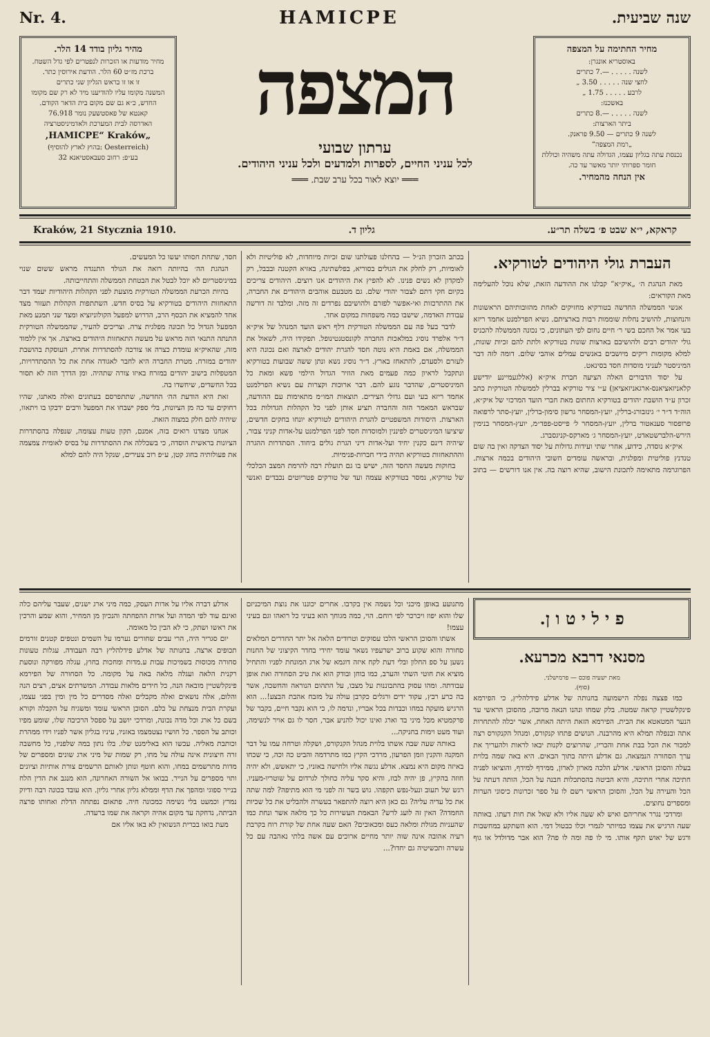Nr. 4. HAMICPE שנה שביעית.
מחיר החתימה על המצפה
באוסטריא אונגרן:
לשנה . . . . . —.7 כתרים
לחצי שנה . . . . . 3.50 „
לרבע . . . . . 1.75 „
באשכנז:
לשנה . . . . . —.8 כתרים
ביתר הארצות:
לשנה 9 כתרים — 9.50 פראנק.
„רמת המצפה“
נכנסת עתה בגליון עצמו, הגדולה עתה משהיה וכוללת חומר ספרותי יותר מאשר עד כה.
אין הנחה מהמחיר.
המצפה
ערתון שבועי
לכל עניני החיים, לספרות ולמדעים ולכל עניני היהודים.
═══ יוצא לאור בכל ערב שבת. ═══
מהיר גליון בודד 14 הלר.
מחיר מודעות או הזכרות לנפטרים לפי גדל השטח.
ברכת מז״ט 60 הלר. הודעת אירוסין כתר.
זו או זו בראש הגליון שני כתרים
המשנה מקומו עליו להודיענו מיד לא רק שם מקומו החדש, כ״א גם שם מקום בית הדאר הקודם.
קאנטא של פאסטשעק נומר 76.918
האדרסה לבית המערכת ולאדמיניסטרציה
„HAMICPE“ Kraków,
(Oesterreich :בהוץ לארץ להוסיף)
בע״פ: רחוב סעבאסטיאנא 32
קראקא, י״א שבט פ׳ בשלה תר״ע. גליון ד. Kraków, 21 Stycznia 1910.
העברת גולי היהודים לטורקיא.
מאת הנהגת ה׳ „איק״א“ קבלנו את ההודעה הזאת, שלא נוכל להעלימה מאת הקוראים:
אנשי הממשלה החדשה בטורקיא מחזיקים לאחת מהזובותיהם הראשונות והנחוצות, להושיב נחלות שוממות רבות בארציתם. נשיא הפרלמנט אחמד ריזא בעי אמר אל החכם בשי ר׳ חיים נחום לפי העתונים, כי נכונה הממשלה להכניס גולי יהודים רבים ולהושיבם בארצות שונות בטורקיא ולתת להם זכיות שונות, למלא מקומות ריקים מיושבים באנשים עמלים אוהבי שלום. דומה לזה דבר המיניסטר לעניני מוסדות חסד בסינאט.
על יסוד הדבורים האלה הציעה חברת איק״א (אללגעמיינע יודישע קלאניזאציאנס-ארגאניזאציאן) ע״י ציר טורקיא בברלין לממשלה הטורקית כתב זכרון ע״ד הושבת יהודים בטורקיא החתום מאת חברי הועד המרכזי של איק״א, הוה״ד ד״ר י׳ גינזבורג-ברלין, יועץ-המסחר גרשון סימון-ברלין, יועץ-סתר לרפואה פרופסור סענאטור ברלין, יועץ-המסחר ל׳ פייסט-פפד״מ, יועץ-המסחר בנימין הירש-הלברשטאדט, יועץ-המסחר ג׳ מארקס-קניגסברג.
איק״א נוסדה, כידוע, אחרי שתי ועידות גדולות על יסוד הצדקה ואין בה שום טנדנץ פוליטית ומפלגית, ובראשה עומדים חשובי היהודים בכמה ארצות. הפרוגרמה מתאימה לתכונת הישוב, שהיא רוצה בה. אין אנו דורשים — בתוב בכתב הזכרון הנ״ל — בהחלנו פעולתנו שום זכיות מיוחדות, לא פוליטיות ולא לאומיות, רק לחלק את הגולים בסוריא, בפלשתינה, באזיא הקטנה ובבבל, רק למקדון לא נשים פנינו. לא להפיץ את היהודים אנו רוצים. היהודים צריכים בקיום חקי דתם לצבור יהודי שלם. גם מטבעם אוהבים היהודים את החברה, את ההתרכזות ואי-אפשר לפזרם ולהושיבם נפרדים זה מזה. ומלבד זה דורשה עבודת האדמה, שישבו כמה משפחות במקום אחד.
לדבר בעל פה עם הממשלה הטורקית דלף ראש הועד המנהל של איק״א ד״ר אלפרד נוסיג במלאכות החברה לקונסטנטינופל. תפקידו היה, לשאול את הממשלה, אם באמת היא נוטה חסד להגרת יהודים לארצה ואם נכונה היא לעזרם ולסעדם, להתאחז בארץ. ד״ר נוסיג נשא ונתן ששה שבועות בטורקיא ונתקבל לראיון כמה פעמים מאת הוזיר הגדול הילמי פשא ומאת כל המיניסטרים, שהדבר נוגע להם. דבר ארוכות וקצרות עם נשיא הפרלמנט אחמד ריזא בעי ועם גדולי הצירים. תוצאות המו״מ מתאימות עם ההודעה, שבראש המאמר הזה והחברה תציע אותן לפני כל הקהלות הגדולות בכל הארצות. היסודות המשפטיים להגרת היהודים לטורקיא יונחו בחקים חדשים, שיציעו המיניסטרים לפיננין ולמוסדות חסד לפני הפרלמנט על-אדות קניני צבור, שיהיה דינם כקנין יחיד ועל-אדות דיני הגרת גולים ביחוד. הסתדרות ההגרה וההתאחזות בטורקיא תהיה בידי חברות-פנימיות.
בחוקות מעשה החסד הזה, ישיש בו גם תועלת רבה להרמת המצב הכלכלי של טורקיא, נמסר בטורקיא עצמה ועד של טורקים פטריוטים נכבדים ואנשי חסד, שתחת חסותו יעשו כל המעשים.
הנהגת הה׳ בהיותה רואה את הגולד התנגדה מראש ששום שנוי במיניסטריום לא יוכל לבטל את הבטחת הממשלה והתחייבותה.
בהיות הכרעת הממשלה הטורקית מוצעת לפני הקהלות היהודיות יעמד דבר התאחזות היהודים בטורקיא על בסיס חדש. השתתפות הקהלות תעזור מצד אחד להמציא את הכסף הרב, הדרוש למפעל הקולוניזציא ומצד שני תמנע מאת המפעל הגדול כל תכונה מפלגית צרה. וצריכים להעיר, שהממשלה הטורקית התנתה התנאי הזה מראש על מעשה התאחזות היהודים בארצה. אך אין ללמוד מזה, שהאיק״א עומדת כצרה או צורכה להסתדרות אחרת, העוסקת בהושבת יהודים במזרח. מטרת החברה היא לחבר לאגודה אחת את כל ההסתדרויות, המטפלות בישוב יהודים במזרח באיזו צורה שתהיה. ומן הדרך הזה לא תסור בכל החשדים, שיחשדו בה.
זאת היא הודעת הה׳ החדשה, שתתפרסם בעתונים ואלה מאתנו, שהיו רחוקים עד כה מן הציונות, בלי ספק ישבחו את המפעל ורבים ידבקו בו ויתאוו, שיהיה להם חלק במצוה הזאת.
אנחנו מצדנו רואים בזה, אמנם, תקון טעות עצומה, שנפלה בהסתדרות הציונות בראשית הוסדה, כי בשכללה את ההסתדרות על בסיס לאומית צמצמה את פעולותיה בחוג קטן, ע״פ רוב צעירים, שנקל היה להם למלא
פ י ל י ט ו ן.
מסנאי דרבא מכרעא.
מאת ישעיה פוכס — פרמישלני.
(סוף).
כמו פצצה נפלה הישמועה בחנותה של אדלע פידלהליץ, כי הפירמא פינקלשטיין קראה שמטה. בלק שמחו ונהנו הנאה מרובה, מהסוכן הראשי עד הנער המטאטא את הבית. הפירמא הזאת היתה האחת, אשר יכלה להתחרות אתה ובנפלה תמלא היא מהרבנה. הנושים פתחו קנקורס, ומנהל הקנקורס רצה למכור את הכל בבת אחת והכריז, שהרוצים לקנות יבאו לראות ולהעריך את ערך הסחורה הנמצאה. גם אדלע היתה בתוך הבאים. היא באה שמה בלוית בעלה והסוכן הראשי. אדלע הלכה מארון לארון, ממידף למידף, והוציאו לפניה חתיכה אחרי חתיכה, והיא הביטה בהסתכלות חבנה על הכל, הותה דעתה על הכל והעירה על הכל, והסוכן הראשי רשם לו על ספר זכרונות כיסוני הערות ומספרים נחוצים.
ומרדכי נגרר אחריהם ואיש לא שעה אליו ולא שאל את חות דעתו. באותה שעה הרגיש את עצמו כמיותר לגמרי וכלו כבטול דמי. הוא השתקע במחשבות ורגש של יאוש תקף אותו. מי לו פה ומה לו פה? הוא אבר מדולדל או גוף מתנועע באופן מיכני וכל נשמה אין בקרבו. אחרים יכוננו את נוצת המיכניזם שלו והוא יפוז ויכרכר לפי רוחם. הוי, כמה מגוחך הוא בעיני כל רואהו וגם בעיני עצמו!
אשתו והסוכן הראשי הלכו עסוקים וטרודים הלאה אל יתר החדרים המלאים סחורה והוא שקוע ברוב ישרעפיו נשאר עומד יחידי בחדר הקיצוני של החנות נשען על ספ החלון ובלי דעת לקח איזה דוגמא של ארג המונחת לפניו והתחיל מוציא את חוטי השתי והערב, כמו בוחן ובודק הוא את טיב הסחורה ואת אופן עבודתה. ומהו עסוק בהתבוננות על מצבו, על התהום הנוראה והחשכה, אשר בה כרע רבץ, עקוד ידים ורגלים כקרבן עולה על מזבח אהבת הבצע!... הוא הרגיש מועקה במחו וכבדות בכל אבריו, ונדמה לו, כי הוא נקבר חיים, בקבר של פרקמטיא מכל מיני בד וארג ואינו יכול להניע אבר, חסר לו גם אויר לנשימה, ועוד מעט וימות בחניקה...
באותה שעה שבה אשתו בלוית מנהל הקנקורס, ושקלה וטרחה עמו על דבר המקנה והקנין וזמן הפרעון, מרדכי הקיץ כמו מתרדמה והביט כה וכה, כי שכחו באיזה מקום היא נמצא. אדלע נגשה אליו ולחישה באזניו, כי יתאשש, ולא יהיה חוזה בהקיץ, פן יהיה לבוז, והיא סקר עליה כחולך לגרדום על שוטריו-מעניו. רגש של תעוב ונעל-נפש תקפהו. גוש בשר זה לפני מי הוא מתיפה? למה שתה את כל עדיה עליה? גם כאן היא רוצה להתפאר בעשרה ולהבליט את כל שכיות החמדה? האין זה לועג לרש? הבאמת העשירות כל כך מלאה אשר ונחת כמו שהעניות מגולת ומלאה כעס ומכאובים? האם שעה אחת של קורת רוח בקרבת רעיה אהובה אינה שוה יותר מחיים ארוכים עם אשה בלתי נאהבה עם כל עשרה ותכשיטיה גם יחדו?...
אדלע דברה אליו על אדות העסק, כמה מיני ארג ישנים, שעבר עליהם כלה ואינם עוד לפי המדה ועל אדות ההפחתה והנכיון מן המחיר, והוא שמע והרכין את ראשו ושתק, כי לא הבין כל מאומה.
יום סגריר היה, הרי עבים שחורים נערמו על השמים ונטפים קטנים זורמים תכופים ארצה. בחנותה של אדלע פידלהליץ רבה העבודה. עגלות טעונות סחורה מכוסות בשמיכות עבות ע.מדות ומחכות בחוץ, עגלה מפורקה ונוסעת רקנית הלאה ועגלה מלאה באה על מקומה. כל הסחורה של הפירמא פינקלשטיין מובאה הנה, כל חידים מלאות עבודה. המשרתים אצים, רצים הנה והלום, אלה נושאים ואלה מקבלים ואלה מסדרים כל מין ומין בפני עצמו, ועקרת הבית מנצחת על כלם. הסוכן הראשי עומד ומשגיח על הקבלה וקורא בשם כל ארג וכל מדה נכונה, ומרדכי יושב על ספסל הרכיבה שלו, שומע מפיו וכותב על הספר. כל חושיו נצטמצמו באזניו, עיניו בגליון אשר לפניו וידו ממהרת וכותבת מאליה. עכשו הוא באלימנט שלו. בלו נתון במה שלפניו, כל מחשבה זרה חיצונית אינה עולה על מחו, רק שמות של מיני ארג שונים ומספרים של מדות מתרשמים במחו, והוא חוטף ונותן לאותם הרשמים צורת אותיות וציונים ותוי מספרים על הנייר. בבואו אל השורה האחרונה, הוא מנגב את הדין הלח בנייר ספוגי ומהפך את הדף וממלא גליון אחרי גליון. הוא עובד בכונה רבה ודיוק נמרץ וכמעט בלי נשימה כמכונה חיה. פתאום נפתחה הדלת ואחותו פרצה הביתה, נדחקה עד מקום אהיה וקראה את שמו ברעדה.
מעת בואו בברית הנשואין לא באו אליו אם